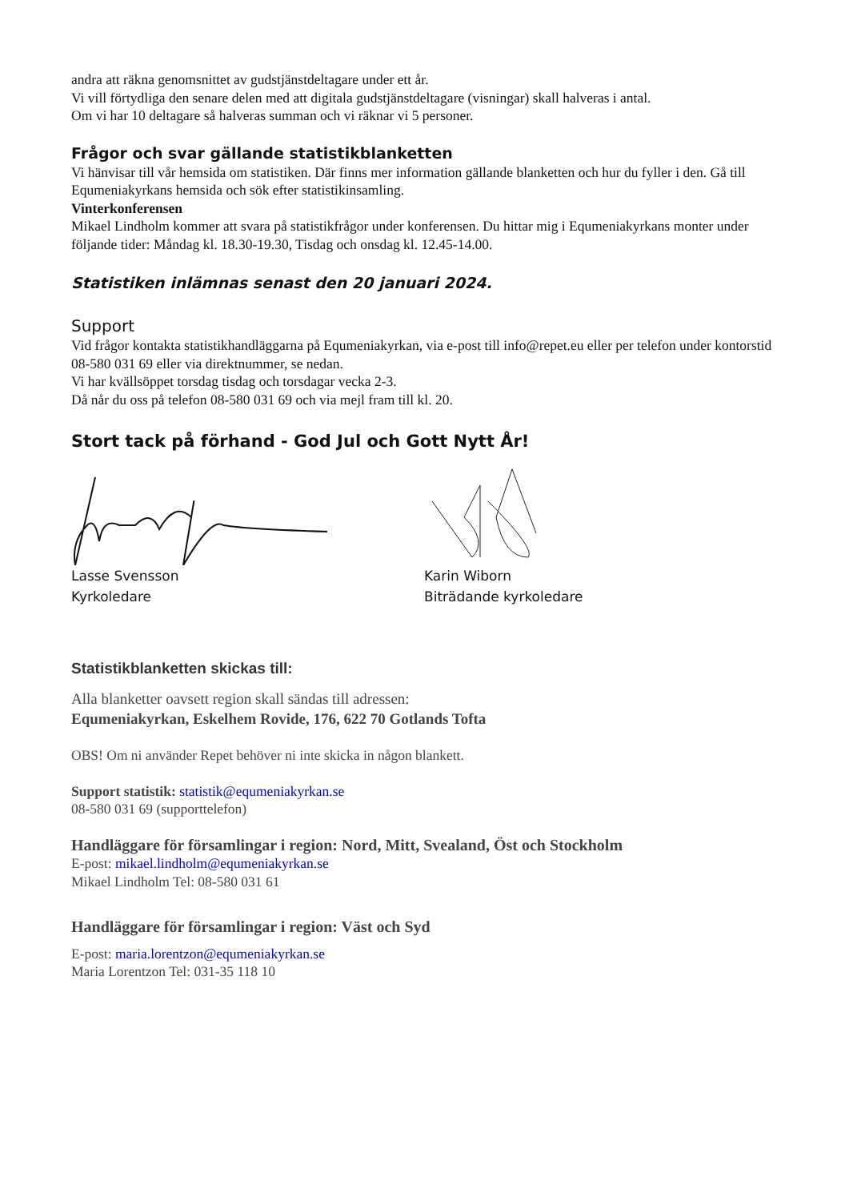andra att räkna genomsnittet av gudstjänstdeltagare under ett år.
Vi vill förtydliga den senare delen med att digitala gudstjänstdeltagare (visningar) skall halveras i antal.
Om vi har 10 deltagare så halveras summan och vi räknar vi 5 personer.
Frågor och svar gällande statistikblanketten
Vi hänvisar till vår hemsida om statistiken. Där finns mer information gällande blanketten och hur du fyller i den. Gå till Equmeniakyrkans hemsida och sök efter statistikinsamling.
Vinterkonferensen
Mikael Lindholm kommer att svara på statistikfrågor under konferensen. Du hittar mig i Equmeniakyrkans monter under följande tider: Måndag kl. 18.30-19.30, Tisdag och onsdag kl. 12.45-14.00.
Statistiken inlämnas senast den 20 januari 2024.
Support
Vid frågor kontakta statistikhandläggarna på Equmeniakyrkan, via e-post till info@repet.eu eller per telefon under kontorstid 08-580 031 69 eller via direktnummer, se nedan.
Vi har kvällsöppet torsdag tisdag och torsdagar vecka 2-3.
Då når du oss på telefon 08-580 031 69 och via mejl fram till kl. 20.
Stort tack på förhand - God Jul och Gott Nytt År!
Lasse Svensson
Kyrkoledare
Karin Wiborn
Biträdande kyrkoledare
Statistikblanketten skickas till:
Alla blanketter oavsett region skall sändas till adressen:
Equmeniakyrkan, Eskelhem Rovide, 176, 622 70 Gotlands Tofta
OBS! Om ni använder Repet behöver ni inte skicka in någon blankett.
Support statistik: statistik@equmeniakyrkan.se
08-580 031 69 (supporttelefon)
Handläggare för församlingar i region: Nord, Mitt, Svealand, Öst och Stockholm
E-post: mikael.lindholm@equmeniakyrkan.se
Mikael Lindholm Tel: 08-580 031 61
Handläggare för församlingar i region: Väst och Syd
E-post: maria.lorentzon@equmeniakyrkan.se
Maria Lorentzon Tel: 031-35 118 10